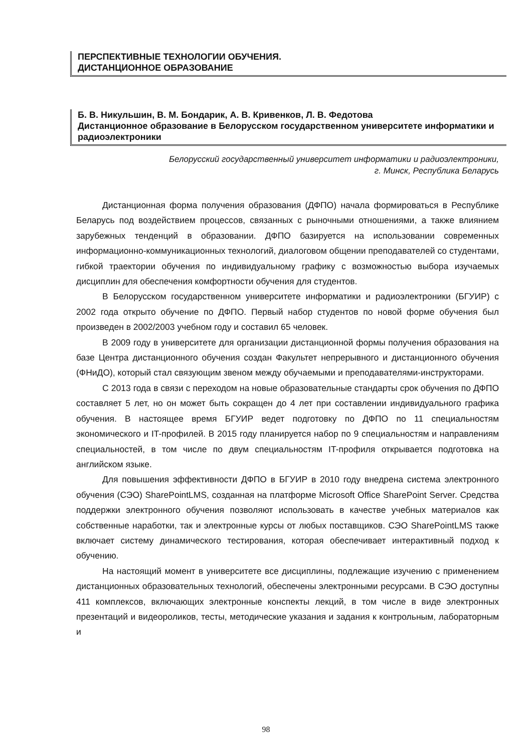ПЕРСПЕКТИВНЫЕ ТЕХНОЛОГИИ ОБУЧЕНИЯ.
ДИСТАНЦИОННОЕ ОБРАЗОВАНИЕ
Б. В. Никульшин, В. М. Бондарик, А. В. Кривенков, Л. В. Федотова
Дистанционное образование в Белорусском государственном университете информатики и радиоэлектроники
Белорусский государственный университет информатики и радиоэлектроники,
г. Минск, Республика Беларусь
Дистанционная форма получения образования (ДФПО) начала формироваться в Республике Беларусь под воздействием процессов, связанных с рыночными отношениями, а также влиянием зарубежных тенденций в образовании. ДФПО базируется на использовании современных информационно-коммуникационных технологий, диалоговом общении преподавателей со студентами, гибкой траектории обучения по индивидуальному графику с возможностью выбора изучаемых дисциплин для обеспечения комфортности обучения для студентов.
В Белорусском государственном университете информатики и радиоэлектроники (БГУИР) с 2002 года открыто обучение по ДФПО. Первый набор студентов по новой форме обучения был произведен в 2002/2003 учебном году и составил 65 человек.
В 2009 году в университете для организации дистанционной формы получения образования на базе Центра дистанционного обучения создан Факультет непрерывного и дистанционного обучения (ФНиДО), который стал связующим звеном между обучаемыми и преподавателями-инструкторами.
С 2013 года в связи с переходом на новые образовательные стандарты срок обучения по ДФПО составляет 5 лет, но он может быть сокращен до 4 лет при составлении индивидуального графика обучения. В настоящее время БГУИР ведет подготовку по ДФПО по 11 специальностям экономического и IT-профилей. В 2015 году планируется набор по 9 специальностям и направлениям специальностей, в том числе по двум специальностям IT-профиля открывается подготовка на английском языке.
Для повышения эффективности ДФПО в БГУИР в 2010 году внедрена система электронного обучения (СЭО) SharePointLMS, созданная на платформе Microsoft Office SharePoint Server. Средства поддержки электронного обучения позволяют использовать в качестве учебных материалов как собственные наработки, так и электронные курсы от любых поставщиков. СЭО SharePointLMS также включает систему динамического тестирования, которая обеспечивает интерактивный подход к обучению.
На настоящий момент в университете все дисциплины, подлежащие изучению с применением дистанционных образовательных технологий, обеспечены электронными ресурсами. В СЭО доступны 411 комплексов, включающих электронные конспекты лекций, в том числе в виде электронных презентаций и видеороликов, тесты, методические указания и задания к контрольным, лабораторным и
98